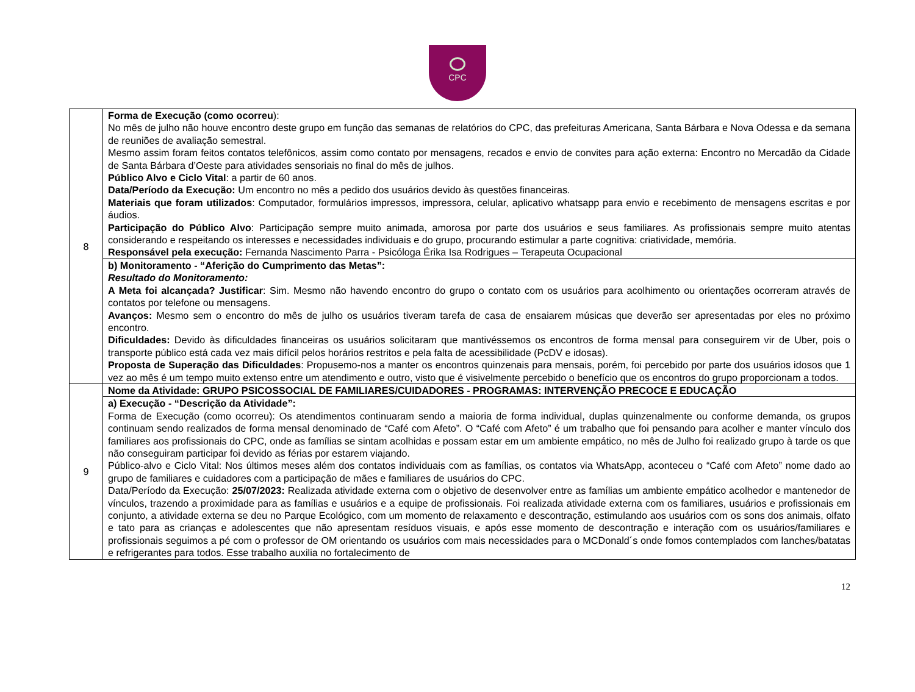CPC
| 8 | Forma de Execução (como ocorreu ): No mês de julho não houve encontro deste grupo em função das semanas de relatórios do CPC, das prefeituras Americana, Santa Bárbara e Nova Odessa e da semana de reuniões de avaliação semestral. Mesmo assim foram feitos contatos telefônicos, assim como contato por mensagens, recados e envio de convites para ação externa: Encontro no Mercadão da Cidade de Santa Bárbara d’Oeste para atividades sensoriais no final do mês de julhos. Público Alvo e Ciclo Vital : a partir de 60 anos. Data/Período da Execução: Um encontro no mês a pedido dos usuários devido às questões financeiras. Materiais que foram utilizados : Computador, formulários impressos, impressora, celular, aplicativo whatsapp para envio e recebimento de mensagens escritas e por áudios. Participação do Público Alvo : Participação sempre muito animada, amorosa por parte dos usuários e seus familiares. As profissionais sempre muito atentas considerando e respeitando os interesses e necessidades individuais e do grupo, procurando estimular a parte cognitiva: criatividade, memória. Responsável pela execução: Fernanda Nascimento Parra - Psicóloga Érika Isa Rodrigues – Terapeuta Ocupacional |
| | b) Monitoramento - “Aferição do Cumprimento das Metas”: Resultado do Monitoramento: A Meta foi alcançada? Justificar : Sim. Mesmo não havendo encontro do grupo o contato com os usuários para acolhimento ou orientações ocorreram através de contatos por telefone ou mensagens. Avanços: Mesmo sem o encontro do mês de julho os usuários tiveram tarefa de casa de ensaiarem músicas que deverão ser apresentadas por eles no próximo encontro. Dificuldades: Devido às dificuldades financeiras os usuários solicitaram que mantivéssemos os encontros de forma mensal para conseguirem vir de Uber, pois o transporte público está cada vez mais difícil pelos horários restritos e pela falta de acessibilidade (PcDV e idosas). Proposta de Superação das Dificuldades : Propusemo-nos a manter os encontros quinzenais para mensais, porém, foi percebido por parte dos usuários idosos que 1 vez ao mês é um tempo muito extenso entre um atendimento e outro, visto que é visivelmente percebido o benefício que os encontros do grupo proporcionam a todos. |
| 9 | Nome da Atividade: GRUPO PSICOSSOCIAL DE FAMILIARES/CUIDADORES - PROGRAMAS: INTERVENÇÃO PRECOCE E EDUCAÇÃO |
| | a) Execução - “Descrição da Atividade”: Forma de Execução (como ocorreu): Os atendimentos continuaram sendo a maioria de forma individual, duplas quinzenalmente ou conforme demanda, os grupos continuam sendo realizados de forma mensal denominado de “Café com Afeto”. O “Café com Afeto” é um trabalho que foi pensando para acolher e manter vínculo dos familiares aos profissionais do CPC, onde as famílias se sintam acolhidas e possam estar em um ambiente empático, no mês de Julho foi realizado grupo à tarde os que não conseguiram participar foi devido as férias por estarem viajando. Público-alvo e Ciclo Vital: Nos últimos meses além dos contatos individuais com as famílias, os contatos via WhatsApp, aconteceu o “Café com Afeto” nome dado ao grupo de familiares e cuidadores com a participação de mães e familiares de usuários do CPC. Data/Período da Execução: 25/07/2023: Realizada atividade externa com o objetivo de desenvolver entre as famílias um ambiente empático acolhedor e mantenedor de vínculos, trazendo a proximidade para as famílias e usuários e a equipe de profissionais. Foi realizada atividade externa com os familiares, usuários e profissionais em conjunto, a atividade externa se deu no Parque Ecológico, com um momento de relaxamento e descontração, estimulando aos usuários com os sons dos animais, olfato e tato para as crianças e adolescentes que não apresentam resíduos visuais, e após esse momento de descontração e interação com os usuários/familiares e profissionais seguimos a pé com o professor de OM orientando os usuários com mais necessidades para o MCDonald´s onde fomos contemplados com lanches/batatas e refrigerantes para todos. Esse trabalho auxilia no fortalecimento de |
12